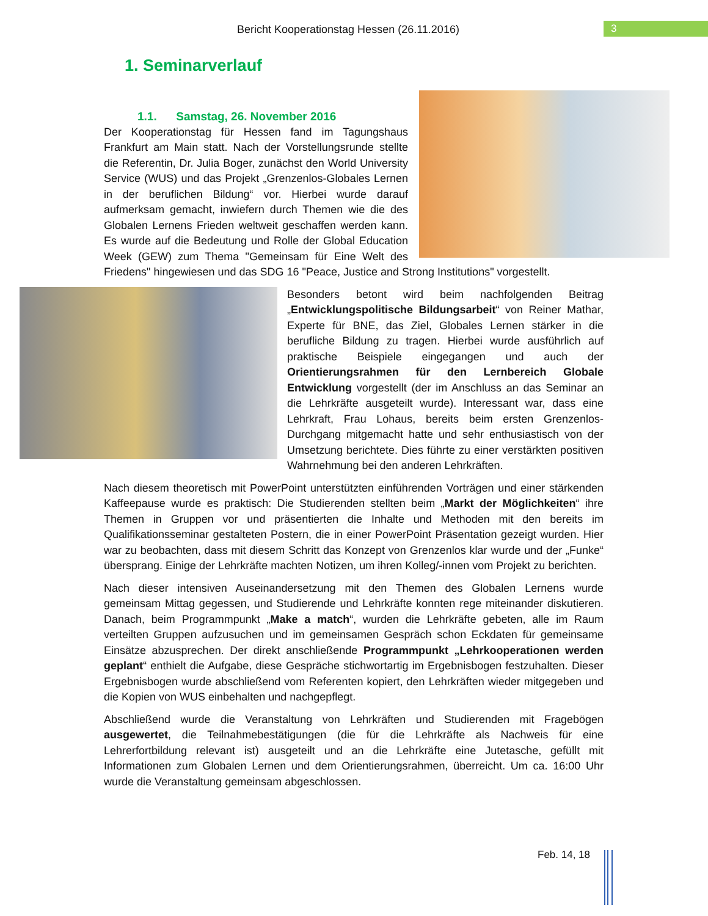Bericht Kooperationstag Hessen (26.11.2016) 3
1. Seminarverlauf
1.1. Samstag, 26. November 2016
Der Kooperationstag für Hessen fand im Tagungshaus Frankfurt am Main statt. Nach der Vorstellungsrunde stellte die Referentin, Dr. Julia Boger, zunächst den World University Service (WUS) und das Projekt „Grenzenlos-Globales Lernen in der beruflichen Bildung“ vor. Hierbei wurde darauf aufmerksam gemacht, inwiefern durch Themen wie die des Globalen Lernens Frieden weltweit geschaffen werden kann. Es wurde auf die Bedeutung und Rolle der Global Education Week (GEW) zum Thema "Gemeinsam für Eine Welt des Friedens" hingewiesen und das SDG 16 "Peace, Justice and Strong Institutions" vorgestellt.
Besonders betont wird beim nachfolgenden Beitrag „Entwicklungspolitische Bildungsarbeit“ von Reiner Mathar, Experte für BNE, das Ziel, Globales Lernen stärker in die berufliche Bildung zu tragen. Hierbei wurde ausführlich auf praktische Beispiele eingegangen und auch der Orientierungsrahmen für den Lernbereich Globale Entwicklung vorgestellt (der im Anschluss an das Seminar an die Lehrkräfte ausgeteilt wurde). Interessant war, dass eine Lehrkraft, Frau Lohaus, bereits beim ersten Grenzenlos-Durchgang mitgemacht hatte und sehr enthusiastisch von der Umsetzung berichtete. Dies führte zu einer verstärkten positiven Wahrnehmung bei den anderen Lehrkräften.
Nach diesem theoretisch mit PowerPoint unterstützten einführenden Vorträgen und einer stärkenden Kaffeepause wurde es praktisch: Die Studierenden stellten beim „Markt der Möglichkeiten“ ihre Themen in Gruppen vor und präsentierten die Inhalte und Methoden mit den bereits im Qualifikationsseminar gestalteten Postern, die in einer PowerPoint Präsentation gezeigt wurden. Hier war zu beobachten, dass mit diesem Schritt das Konzept von Grenzenlos klar wurde und der „Funke“ übersprang. Einige der Lehrkräfte machten Notizen, um ihren Kolleg/-innen vom Projekt zu berichten.
Nach dieser intensiven Auseinandersetzung mit den Themen des Globalen Lernens wurde gemeinsam Mittag gegessen, und Studierende und Lehrkräfte konnten rege miteinander diskutieren. Danach, beim Programmpunkt „Make a match“, wurden die Lehrkräfte gebeten, alle im Raum verteilten Gruppen aufzusuchen und im gemeinsamen Gespräch schon Eckdaten für gemeinsame Einsätze abzusprechen. Der direkt anschließende Programmpunkt „Lehrkooperationen werden geplant“ enthielt die Aufgabe, diese Gespräche stichwortartig im Ergebnisbogen festzuhalten. Dieser Ergebnisbogen wurde abschließend vom Referenten kopiert, den Lehrkräften wieder mitgegeben und die Kopien von WUS einbehalten und nachgepflegt.
Abschließend wurde die Veranstaltung von Lehrkräften und Studierenden mit Fragebögen ausgewertet, die Teilnahmebestätigungen (die für die Lehrkräfte als Nachweis für eine Lehrerfortbildung relevant ist) ausgeteilt und an die Lehrkräfte eine Jutetasche, gefüllt mit Informationen zum Globalen Lernen und dem Orientierungsrahmen, überreicht. Um ca. 16:00 Uhr wurde die Veranstaltung gemeinsam abgeschlossen.
Feb. 14, 18